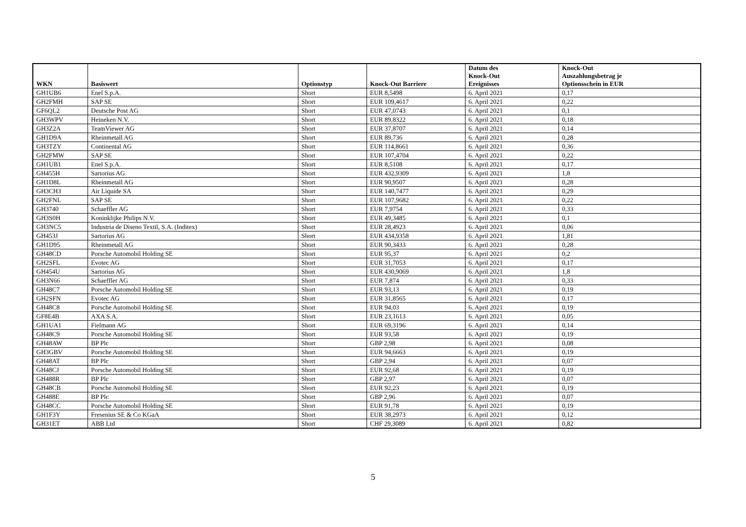| WKN | Basiswert | Optionstyp | Knock-Out Barriere | Datum des Knock-Out Ereignisses | Knock-Out Auszahlungsbetrag je Optionsschein in EUR |
| --- | --- | --- | --- | --- | --- |
| GH1UB6 | Enel S.p.A. | Short | EUR 8,5498 | 6. April 2021 | 0,17 |
| GH2FMH | SAP SE | Short | EUR 109,4617 | 6. April 2021 | 0,22 |
| GF6QL2 | Deutsche Post AG | Short | EUR 47,0743 | 6. April 2021 | 0,1 |
| GH3WPV | Heineken N.V. | Short | EUR 89,8322 | 6. April 2021 | 0,18 |
| GH3Z2A | TeamViewer AG | Short | EUR 37,8707 | 6. April 2021 | 0,14 |
| GH1D9A | Rheinmetall AG | Short | EUR 89,736 | 6. April 2021 | 0,28 |
| GH3TZY | Continental AG | Short | EUR 114,8661 | 6. April 2021 | 0,36 |
| GH2FMW | SAP SE | Short | EUR 107,4704 | 6. April 2021 | 0,22 |
| GH1UB1 | Enel S.p.A. | Short | EUR 8,5108 | 6. April 2021 | 0,17 |
| GH455H | Sartorius AG | Short | EUR 432,9309 | 6. April 2021 | 1,8 |
| GH1D8L | Rheinmetall AG | Short | EUR 90,9507 | 6. April 2021 | 0,28 |
| GH3CH3 | Air Liquide SA | Short | EUR 140,7477 | 6. April 2021 | 0,29 |
| GH2FNL | SAP SE | Short | EUR 107,9682 | 6. April 2021 | 0,22 |
| GH3740 | Schaeffler AG | Short | EUR 7,9754 | 6. April 2021 | 0,33 |
| GH3S0H | Koninklijke Philips N.V. | Short | EUR 49,3485 | 6. April 2021 | 0,1 |
| GH3NC5 | Industria de Diseno Textil, S.A. (Inditex) | Short | EUR 28,4923 | 6. April 2021 | 0,06 |
| GH453J | Sartorius AG | Short | EUR 434,9358 | 6. April 2021 | 1,81 |
| GH1D95 | Rheinmetall AG | Short | EUR 90,3433 | 6. April 2021 | 0,28 |
| GH48CD | Porsche Automobil Holding SE | Short | EUR 95,37 | 6. April 2021 | 0,2 |
| GH2SFL | Evotec AG | Short | EUR 31,7053 | 6. April 2021 | 0,17 |
| GH454U | Sartorius AG | Short | EUR 430,9069 | 6. April 2021 | 1,8 |
| GH3N66 | Schaeffler AG | Short | EUR 7,874 | 6. April 2021 | 0,33 |
| GH48C7 | Porsche Automobil Holding SE | Short | EUR 93,13 | 6. April 2021 | 0,19 |
| GH2SFN | Evotec AG | Short | EUR 31,8565 | 6. April 2021 | 0,17 |
| GH48C8 | Porsche Automobil Holding SE | Short | EUR 94,03 | 6. April 2021 | 0,19 |
| GF8E4B | AXA S.A. | Short | EUR 23,1613 | 6. April 2021 | 0,05 |
| GH1UA1 | Fielmann AG | Short | EUR 69,3196 | 6. April 2021 | 0,14 |
| GH48C9 | Porsche Automobil Holding SE | Short | EUR 93,58 | 6. April 2021 | 0,19 |
| GH48AW | BP Plc | Short | GBP 2,98 | 6. April 2021 | 0,08 |
| GH3GBV | Porsche Automobil Holding SE | Short | EUR 94,6663 | 6. April 2021 | 0,19 |
| GH48AT | BP Plc | Short | GBP 2,94 | 6. April 2021 | 0,07 |
| GH48CJ | Porsche Automobil Holding SE | Short | EUR 92,68 | 6. April 2021 | 0,19 |
| GH488R | BP Plc | Short | GBP 2,97 | 6. April 2021 | 0,07 |
| GH48CB | Porsche Automobil Holding SE | Short | EUR 92,23 | 6. April 2021 | 0,19 |
| GH488E | BP Plc | Short | GBP 2,96 | 6. April 2021 | 0,07 |
| GH48CC | Porsche Automobil Holding SE | Short | EUR 91,78 | 6. April 2021 | 0,19 |
| GH1F3Y | Fresenius SE & Co KGaA | Short | EUR 38,2973 | 6. April 2021 | 0,12 |
| GH31ET | ABB Ltd | Short | CHF 29,3089 | 6. April 2021 | 0,82 |
5